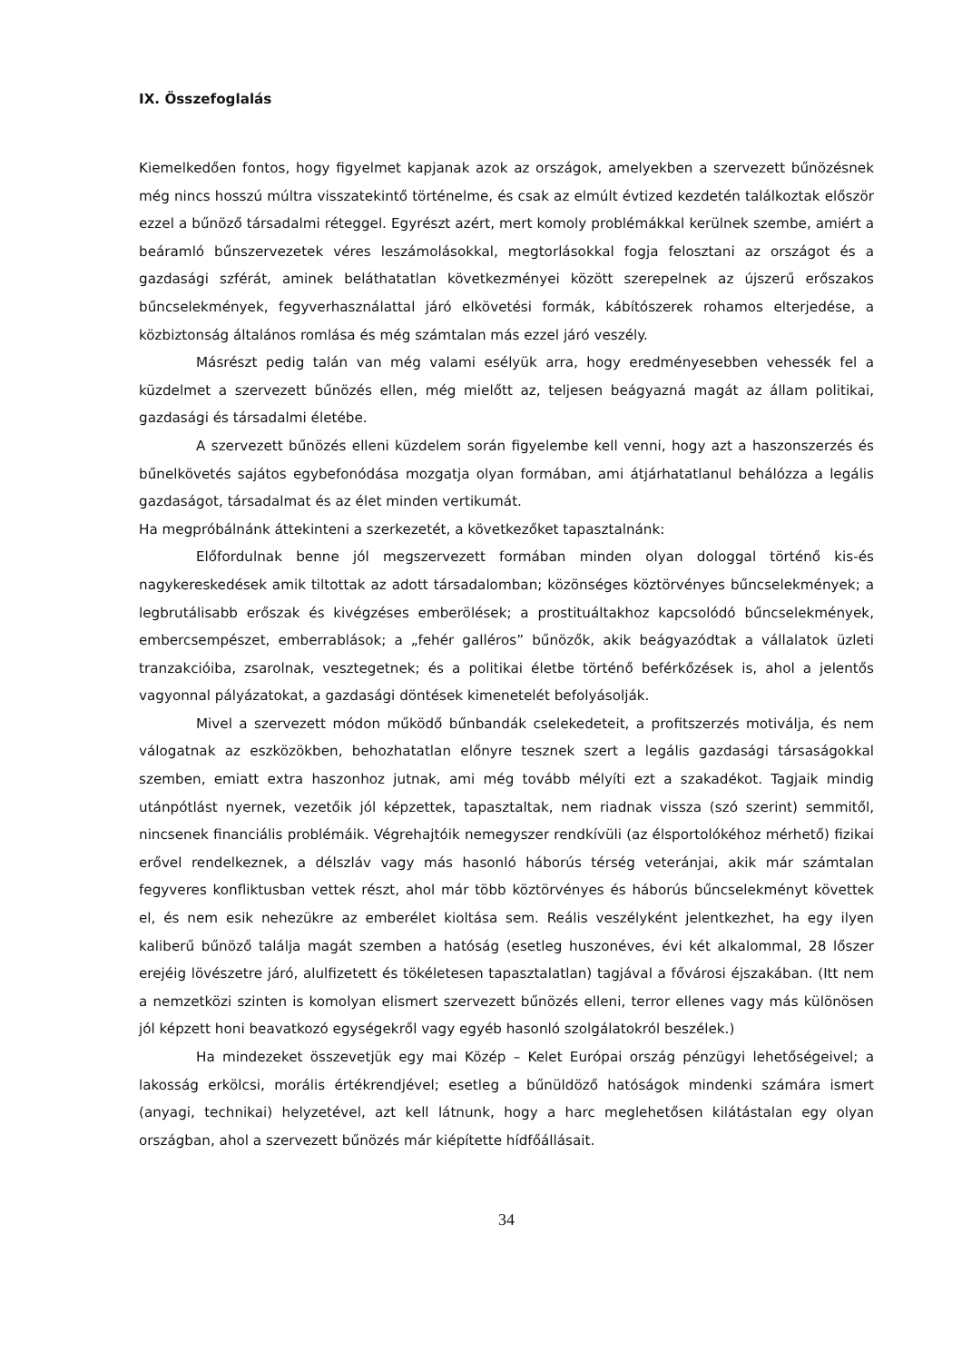IX. Összefoglalás
Kiemelkedően fontos, hogy figyelmet kapjanak azok az országok, amelyekben a szervezett bűnözésnek még nincs hosszú múltra visszatekintő történelme, és csak az elmúlt évtized kezdetén találkoztak először ezzel a bűnöző társadalmi réteggel. Egyrészt azért, mert komoly problémákkal kerülnek szembe, amiért a beáramló bűnszervezetek véres leszámolásokkal, megtorlásokkal fogja felosztani az országot és a gazdasági szférát, aminek beláthatatlan következményei között szerepelnek az újszerű erőszakos bűncselekmények, fegyverhasználattal járó elkövetési formák, kábítószerek rohamos elterjedése, a közbiztonság általános romlása és még számtalan más ezzel járó veszély.
Másrészt pedig talán van még valami esélyük arra, hogy eredményesebben vehessék fel a küzdelmet a szervezett bűnözés ellen, még mielőtt az, teljesen beágyazná magát az állam politikai, gazdasági és társadalmi életébe.
A szervezett bűnözés elleni küzdelem során figyelembe kell venni, hogy azt a haszonszerzés és bűnelkövetés sajátos egybefonódása mozgatja olyan formában, ami átjárhatatlanul behálózza a legális gazdaságot, társadalmat és az élet minden vertikumát.
Ha megpróbálnánk áttekinteni a szerkezetét, a következőket tapasztalnánk:
Előfordulnak benne jól megszervezett formában minden olyan dologgal történő kis-és nagykereskedések amik tiltottak az adott társadalomban; közönséges köztörvényes bűncselekmények; a legbrutálisabb erőszak és kivégzéses emberölések; a prostituáltakhoz kapcsolódó bűncselekmények, embercsempészet, emberrablások; a „fehér galléros” bűnözők, akik beágyazódtak a vállalatok üzleti tranzakcióiba, zsarolnak, vesztegetnek; és a politikai életbe történő beférkőzések is, ahol a jelentős vagyonnal pályázatokat, a gazdasági döntések kimenetelét befolyásolják.
Mivel a szervezett módon működő bűnbandák cselekedeteit, a profitszerzés motiválja, és nem válogatnak az eszközökben, behozhatatlan előnyre tesznek szert a legális gazdasági társaságokkal szemben, emiatt extra haszonhoz jutnak, ami még tovább mélyíti ezt a szakadékot. Tagjaik mindig utánpótlást nyernek, vezetőik jól képzettek, tapasztaltak, nem riadnak vissza (szó szerint) semmitől, nincsenek financiális problémáik. Végrehajtóik nemegyszer rendkívüli (az élsportolókéhoz mérhető) fizikai erővel rendelkeznek, a délszláv vagy más hasonló háborús térség veteránjai, akik már számtalan fegyveres konfliktusban vettek részt, ahol már több köztörvényes és háborús bűncselekményt követtek el, és nem esik nehezükre az emberélet kioltása sem. Reális veszélyként jelentkezhet, ha egy ilyen kaliberű bűnöző találja magát szemben a hatóság (esetleg huszonéves, évi két alkalommal, 28 lőszer erejéig lövészetre járó, alulfizetett és tökéletesen tapasztalatlan) tagjával a fővárosi éjszakában. (Itt nem a nemzetközi szinten is komolyan elismert szervezett bűnözés elleni, terror ellenes vagy más különösen jól képzett honi beavatkozó egységekről vagy egyéb hasonló szolgálatokról beszélek.)
Ha mindezeket összevetjük egy mai Közép – Kelet Európai ország pénzügyi lehetőségeivel; a lakosság erkölcsi, morális értékrendjével; esetleg a bűnüldöző hatóságok mindenki számára ismert (anyagi, technikai) helyzetével, azt kell látnunk, hogy a harc meglehetősen kilátástalan egy olyan országban, ahol a szervezett bűnözés már kiépítette hídfőállásait.
34